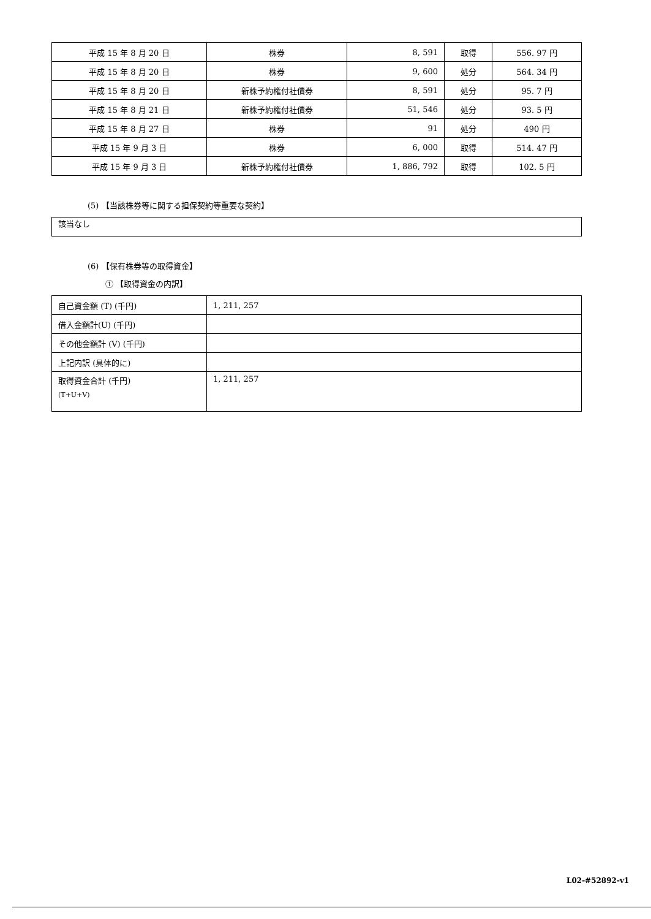| 平成 15 年 8 月 20 日 | 株券 | 8, 591 | 取得 | 556. 97 円 |
| 平成 15 年 8 月 20 日 | 株券 | 9, 600 | 処分 | 564. 34 円 |
| 平成 15 年 8 月 20 日 | 新株予約権付社債券 | 8, 591 | 処分 | 95. 7 円 |
| 平成 15 年 8 月 21 日 | 新株予約権付社債券 | 51, 546 | 処分 | 93. 5 円 |
| 平成 15 年 8 月 27 日 | 株券 | 91 | 処分 | 490 円 |
| 平成 15 年 9 月 3 日 | 株券 | 6, 000 | 取得 | 514. 47 円 |
| 平成 15 年 9 月 3 日 | 新株予約権付社債券 | 1, 886, 792 | 取得 | 102. 5 円 |
(5) 【当該株券等に関する担保契約等重要な契約】
| 該当なし |
(6) 【保有株券等の取得資金】
① 【取得資金の内訳】
| 自己資金額 (T) (千円) | 1, 211, 257 |
| 借入金額計(U) (千円) | |
| その他金額計 (V) (千円) | |
| 上記内訳 (具体的に) | |
| 取得資金合計 (千円) (T+U+V) | 1, 211, 257 |
L02-#52892-v1